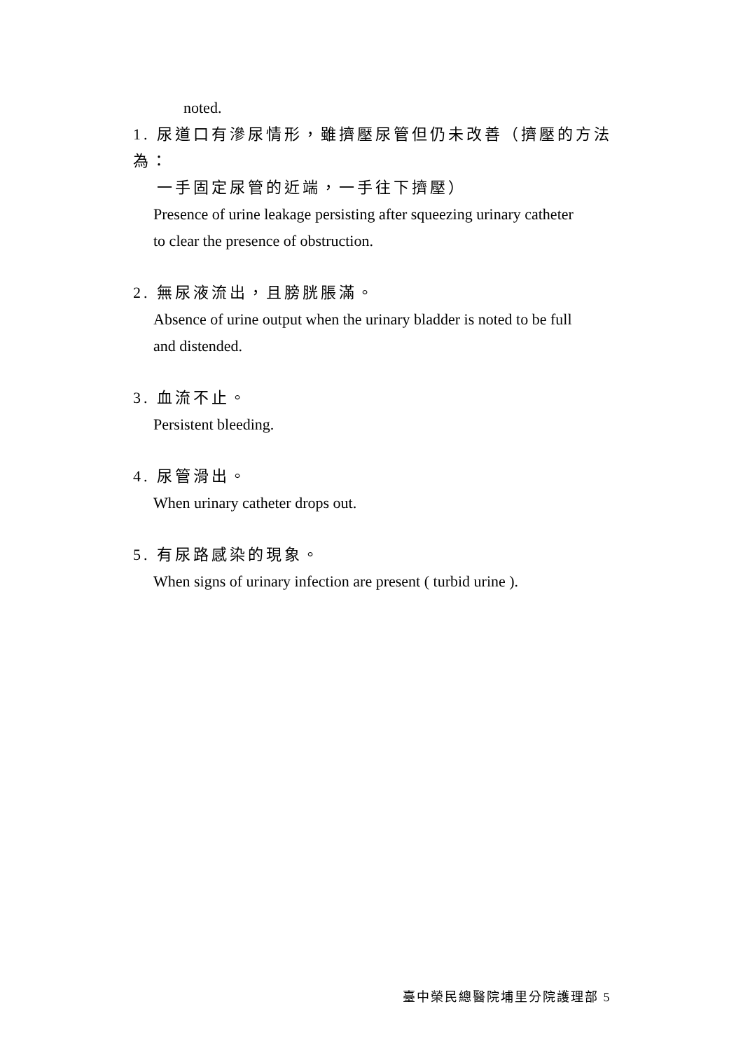noted.
1. 尿道口有滲尿情形，雖擠壓尿管但仍未改善（擠壓的方法為：
一手固定尿管的近端，一手往下擠壓）
Presence of urine leakage persisting after squeezing urinary catheter
to clear the presence of obstruction.
2. 無尿液流出，且膀胱脹滿。
Absence of urine output when the urinary bladder is noted to be full
and distended.
3. 血流不止。
Persistent bleeding.
4. 尿管滑出。
When urinary catheter drops out.
5. 有尿路感染的現象。
When signs of urinary infection are present ( turbid urine ).
臺中榮民總醫院埔里分院護理部 5